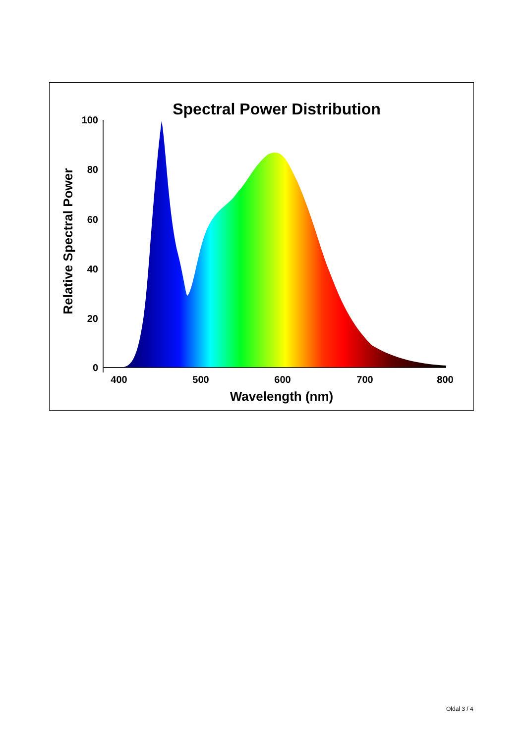Spectral Power Distribution
100
80
60
40
20
0
400
500
600
700
800
Wavelength (nm)
Relative Spectral Power
Oldal 3 / 4